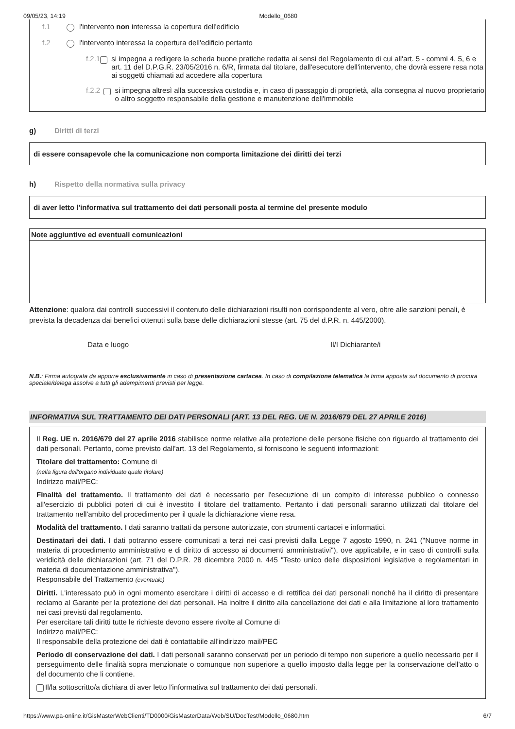09/05/23, 14:19 Modello_0680
f.1 l'intervento non interessa la copertura dell'edificio
f.2 l'intervento interessa la copertura dell'edificio pertanto
f.2.1 si impegna a redigere la scheda buone pratiche redatta ai sensi del Regolamento di cui all'art. 5 - commi 4, 5, 6 e art. 11 del D.P.G.R. 23/05/2016 n. 6/R, firmata dal titolare, dall'esecutore dell'intervento, che dovrà essere resa nota ai soggetti chiamati ad accedere alla copertura
f.2.2 si impegna altresì alla successiva custodia e, in caso di passaggio di proprietà, alla consegna al nuovo proprietario o altro soggetto responsabile della gestione e manutenzione dell'immobile
g) Diritti di terzi
di essere consapevole che la comunicazione non comporta limitazione dei diritti dei terzi
h) Rispetto della normativa sulla privacy
di aver letto l'informativa sul trattamento dei dati personali posta al termine del presente modulo
Note aggiuntive ed eventuali comunicazioni
Attenzione: qualora dai controlli successivi il contenuto delle dichiarazioni risulti non corrispondente al vero, oltre alle sanzioni penali, è prevista la decadenza dai benefici ottenuti sulla base delle dichiarazioni stesse (art. 75 del d.P.R. n. 445/2000).
Data e luogo Il/I Dichiarante/i
N.B.: Firma autografa da apporre esclusivamente in caso di presentazione cartacea. In caso di compilazione telematica la firma apposta sul documento di procura speciale/delega assolve a tutti gli adempimenti previsti per legge.
INFORMATIVA SUL TRATTAMENTO DEI DATI PERSONALI (ART. 13 DEL REG. UE N. 2016/679 DEL 27 APRILE 2016)
Il Reg. UE n. 2016/679 del 27 aprile 2016 stabilisce norme relative alla protezione delle persone fisiche con riguardo al trattamento dei dati personali. Pertanto, come previsto dall'art. 13 del Regolamento, si forniscono le seguenti informazioni:
Titolare del trattamento: Comune di
(nella figura dell'organo individuato quale titolare)
Indirizzo mail/PEC:
Finalità del trattamento. Il trattamento dei dati è necessario per l'esecuzione di un compito di interesse pubblico o connesso all'esercizio di pubblici poteri di cui è investito il titolare del trattamento. Pertanto i dati personali saranno utilizzati dal titolare del trattamento nell'ambito del procedimento per il quale la dichiarazione viene resa.
Modalità del trattamento. I dati saranno trattati da persone autorizzate, con strumenti cartacei e informatici.
Destinatari dei dati. I dati potranno essere comunicati a terzi nei casi previsti dalla Legge 7 agosto 1990, n. 241 ("Nuove norme in materia di procedimento amministrativo e di diritto di accesso ai documenti amministrativi"), ove applicabile, e in caso di controlli sulla veridicità delle dichiarazioni (art. 71 del D.P.R. 28 dicembre 2000 n. 445 "Testo unico delle disposizioni legislative e regolamentari in materia di documentazione amministrativa").
Responsabile del Trattamento (eventuale)
Diritti. L'interessato può in ogni momento esercitare i diritti di accesso e di rettifica dei dati personali nonché ha il diritto di presentare reclamo al Garante per la protezione dei dati personali. Ha inoltre il diritto alla cancellazione dei dati e alla limitazione al loro trattamento nei casi previsti dal regolamento.
Per esercitare tali diritti tutte le richieste devono essere rivolte al Comune di
Indirizzo mail/PEC:
Il responsabile della protezione dei dati è contattabile all'indirizzo mail/PEC
Periodo di conservazione dei dati. I dati personali saranno conservati per un periodo di tempo non superiore a quello necessario per il perseguimento delle finalità sopra menzionate o comunque non superiore a quello imposto dalla legge per la conservazione dell'atto o del documento che li contiene.
Il/la sottoscritto/a dichiara di aver letto l'informativa sul trattamento dei dati personali.
https://www.pa-online.it/GisMasterWebClienti/TD0000/GisMasterData/Web/SU/DocTest/Modello_0680.htm 6/7